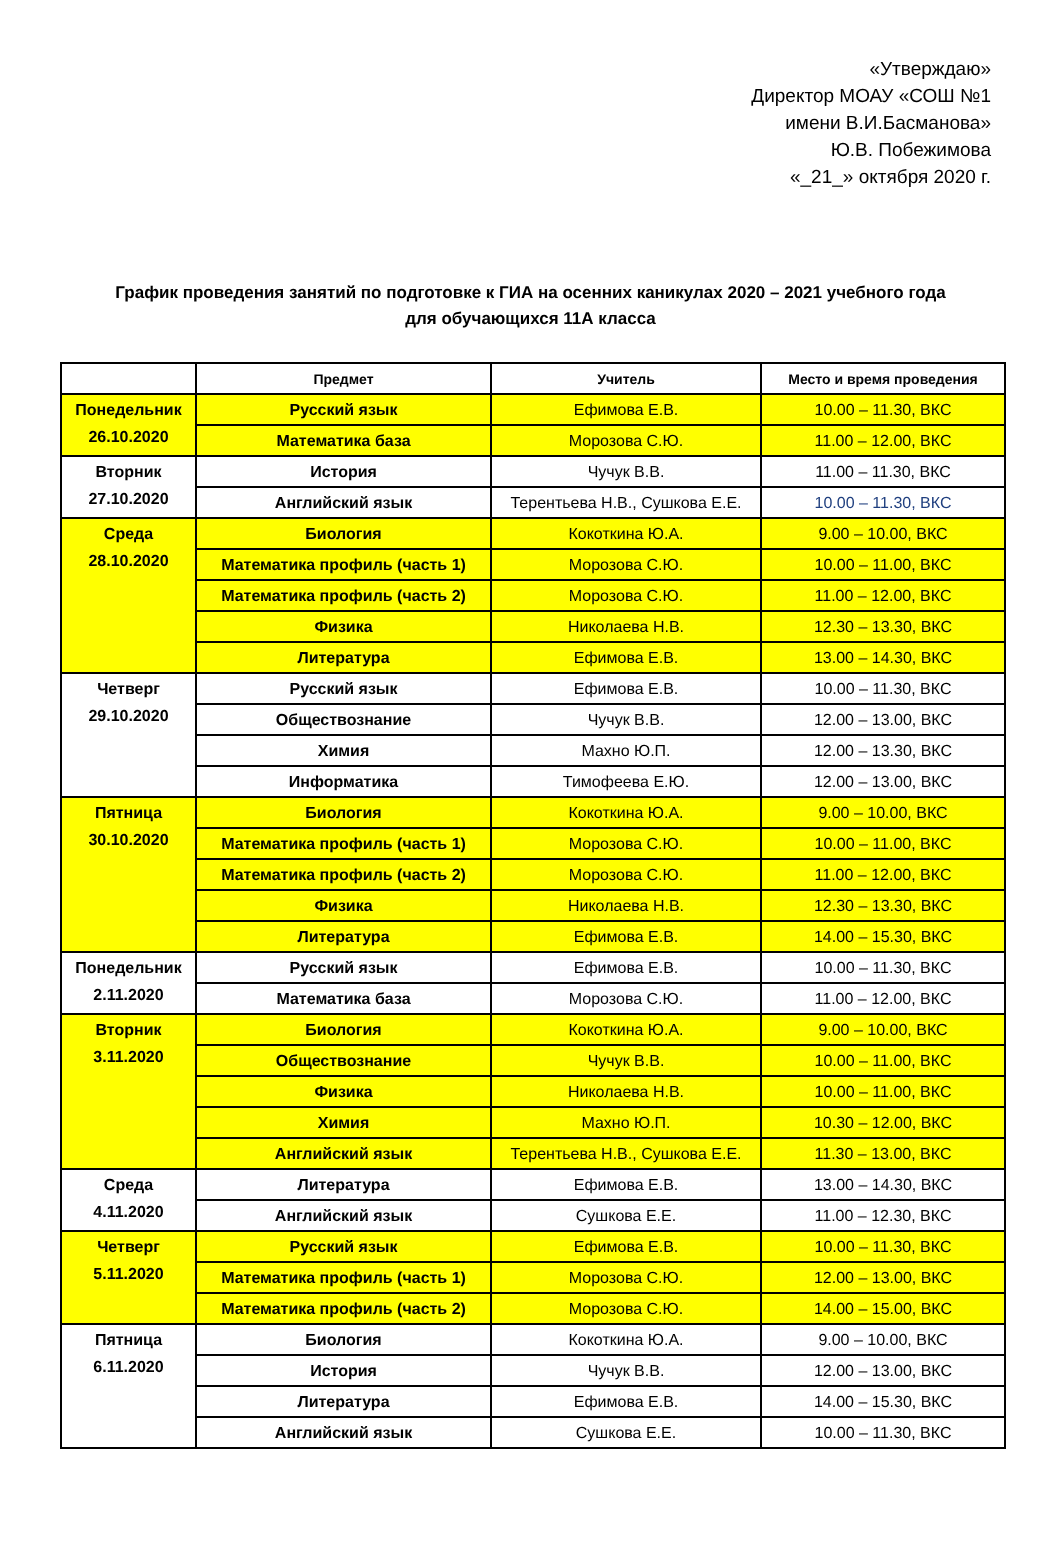«Утверждаю»
Директор МОАУ «СОШ №1
имени В.И.Басманова»
Ю.В. Побежимова
«_21_» октября 2020 г.
График проведения занятий по подготовке к ГИА на осенних каникулах 2020 – 2021 учебного года
для обучающихся 11А класса
| | Предмет | Учитель | Место и время проведения |
| --- | --- | --- | --- |
| Понедельник 26.10.2020 | Русский язык | Ефимова Е.В. | 10.00 – 11.30, ВКС |
| | Математика база | Морозова С.Ю. | 11.00 – 12.00, ВКС |
| Вторник 27.10.2020 | История | Чучук В.В. | 11.00 – 11.30, ВКС |
| | Английский язык | Терентьева Н.В., Сушкова Е.Е. | 10.00 – 11.30, ВКС |
| Среда 28.10.2020 | Биология | Кокоткина Ю.А. | 9.00 – 10.00, ВКС |
| | Математика профиль (часть 1) | Морозова С.Ю. | 10.00 – 11.00, ВКС |
| | Математика профиль (часть 2) | Морозова С.Ю. | 11.00 – 12.00, ВКС |
| | Физика | Николаева Н.В. | 12.30 – 13.30, ВКС |
| | Литература | Ефимова Е.В. | 13.00 – 14.30, ВКС |
| Четверг 29.10.2020 | Русский язык | Ефимова Е.В. | 10.00 – 11.30, ВКС |
| | Обществознание | Чучук В.В. | 12.00 – 13.00, ВКС |
| | Химия | Махно Ю.П. | 12.00 – 13.30, ВКС |
| | Информатика | Тимофеева Е.Ю. | 12.00 – 13.00, ВКС |
| Пятница 30.10.2020 | Биология | Кокоткина Ю.А. | 9.00 – 10.00, ВКС |
| | Математика профиль (часть 1) | Морозова С.Ю. | 10.00 – 11.00, ВКС |
| | Математика профиль (часть 2) | Морозова С.Ю. | 11.00 – 12.00, ВКС |
| | Физика | Николаева Н.В. | 12.30 – 13.30, ВКС |
| | Литература | Ефимова Е.В. | 14.00 – 15.30, ВКС |
| Понедельник 2.11.2020 | Русский язык | Ефимова Е.В. | 10.00 – 11.30, ВКС |
| | Математика база | Морозова С.Ю. | 11.00 – 12.00, ВКС |
| Вторник 3.11.2020 | Биология | Кокоткина Ю.А. | 9.00 – 10.00, ВКС |
| | Обществознание | Чучук В.В. | 10.00 – 11.00, ВКС |
| | Физика | Николаева Н.В. | 10.00 – 11.00, ВКС |
| | Химия | Махно Ю.П. | 10.30 – 12.00, ВКС |
| | Английский язык | Терентьева Н.В., Сушкова Е.Е. | 11.30 – 13.00, ВКС |
| Среда 4.11.2020 | Литература | Ефимова Е.В. | 13.00 – 14.30, ВКС |
| | Английский язык | Сушкова Е.Е. | 11.00 – 12.30, ВКС |
| Четверг 5.11.2020 | Русский язык | Ефимова Е.В. | 10.00 – 11.30, ВКС |
| | Математика профиль (часть 1) | Морозова С.Ю. | 12.00 – 13.00, ВКС |
| | Математика профиль (часть 2) | Морозова С.Ю. | 14.00 – 15.00, ВКС |
| Пятница 6.11.2020 | Биология | Кокоткина Ю.А. | 9.00 – 10.00, ВКС |
| | История | Чучук В.В. | 12.00 – 13.00, ВКС |
| | Литература | Ефимова Е.В. | 14.00 – 15.30, ВКС |
| | Английский язык | Сушкова Е.Е. | 10.00 – 11.30, ВКС |